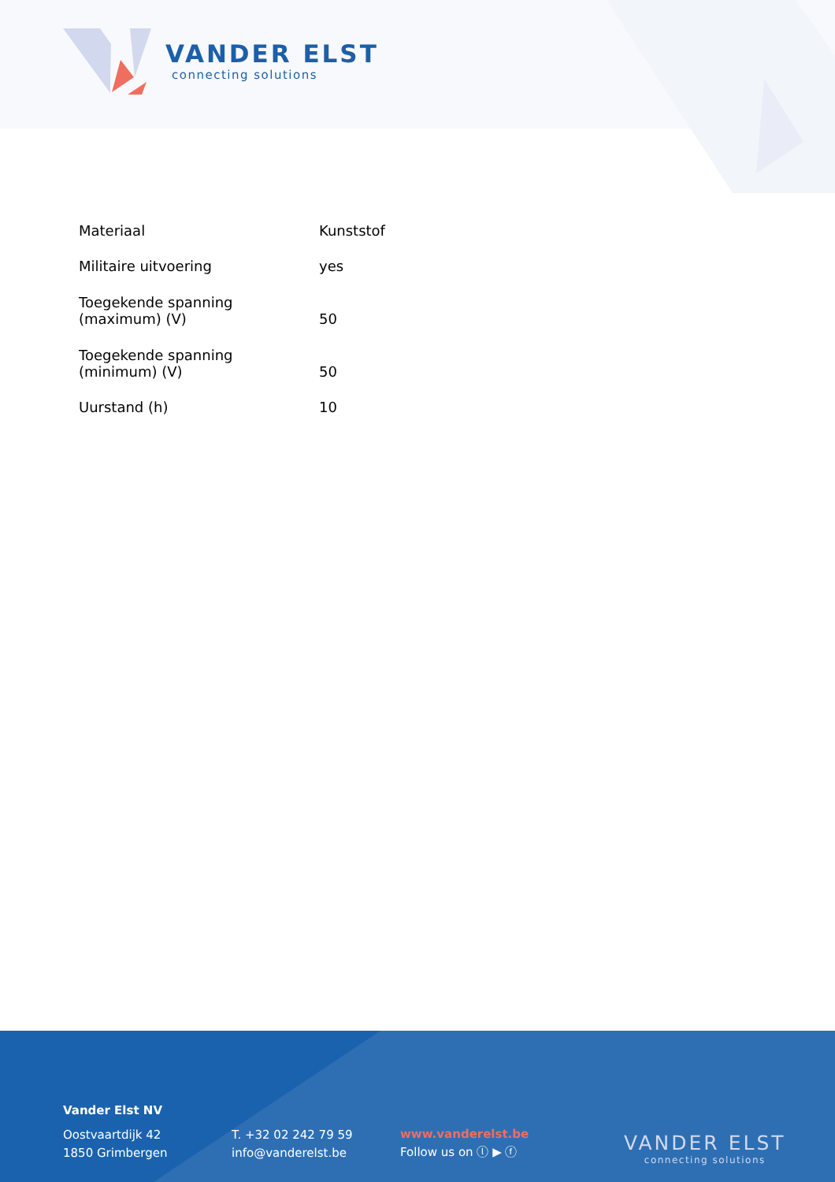VANDER ELST
connecting solutions
| Materiaal | Kunststof |
| Militaire uitvoering | yes |
| Toegekende spanning (maximum) (V) | 50 |
| Toegekende spanning (minimum) (V) | 50 |
| Uurstand (h) | 10 |
Vander Elst NV
Oostvaartdijk 42
1850 Grimbergen
T. +32 02 242 79 59
info@vanderelst.be
www.vanderelst.be
Follow us on ⓛ ▶ ⓕ
VANDER ELST
connecting solutions